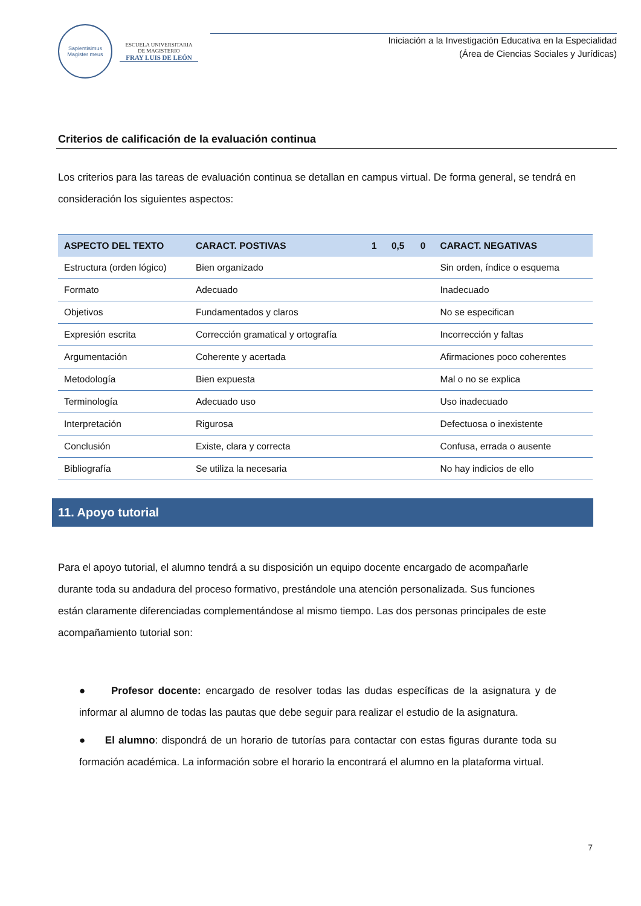Sapientisimus Magister meus
ESCUELA UNIVERSITARIA
DE MAGISTERIO
FRAY LUIS DE LEÓN
Iniciación a la Investigación Educativa en la Especialidad
(Área de Ciencias Sociales y Jurídicas)
Criterios de calificación de la evaluación continua
Los criterios para las tareas de evaluación continua se detallan en campus virtual. De forma general, se tendrá en consideración los siguientes aspectos:
| ASPECTO DEL TEXTO | CARACT. POSTIVAS | 1 | 0,5 | 0 | CARACT. NEGATIVAS |
| --- | --- | --- | --- | --- | --- |
| Estructura (orden lógico) | Bien organizado | | | | Sin orden, índice o esquema |
| Formato | Adecuado | | | | Inadecuado |
| Objetivos | Fundamentados y claros | | | | No se especifican |
| Expresión escrita | Corrección gramatical y ortografía | | | | Incorrección y faltas |
| Argumentación | Coherente y acertada | | | | Afirmaciones poco coherentes |
| Metodología | Bien expuesta | | | | Mal o no se explica |
| Terminología | Adecuado uso | | | | Uso inadecuado |
| Interpretación | Rigurosa | | | | Defectuosa o inexistente |
| Conclusión | Existe, clara y correcta | | | | Confusa, errada o ausente |
| Bibliografía | Se utiliza la necesaria | | | | No hay indicios de ello |
11. Apoyo tutorial
Para el apoyo tutorial, el alumno tendrá a su disposición un equipo docente encargado de acompañarle durante toda su andadura del proceso formativo, prestándole una atención personalizada. Sus funciones están claramente diferenciadas complementándose al mismo tiempo. Las dos personas principales de este acompañamiento tutorial son:
● Profesor docente: encargado de resolver todas las dudas específicas de la asignatura y de informar al alumno de todas las pautas que debe seguir para realizar el estudio de la asignatura.
● El alumno: dispondrá de un horario de tutorías para contactar con estas figuras durante toda su formación académica. La información sobre el horario la encontrará el alumno en la plataforma virtual.
7